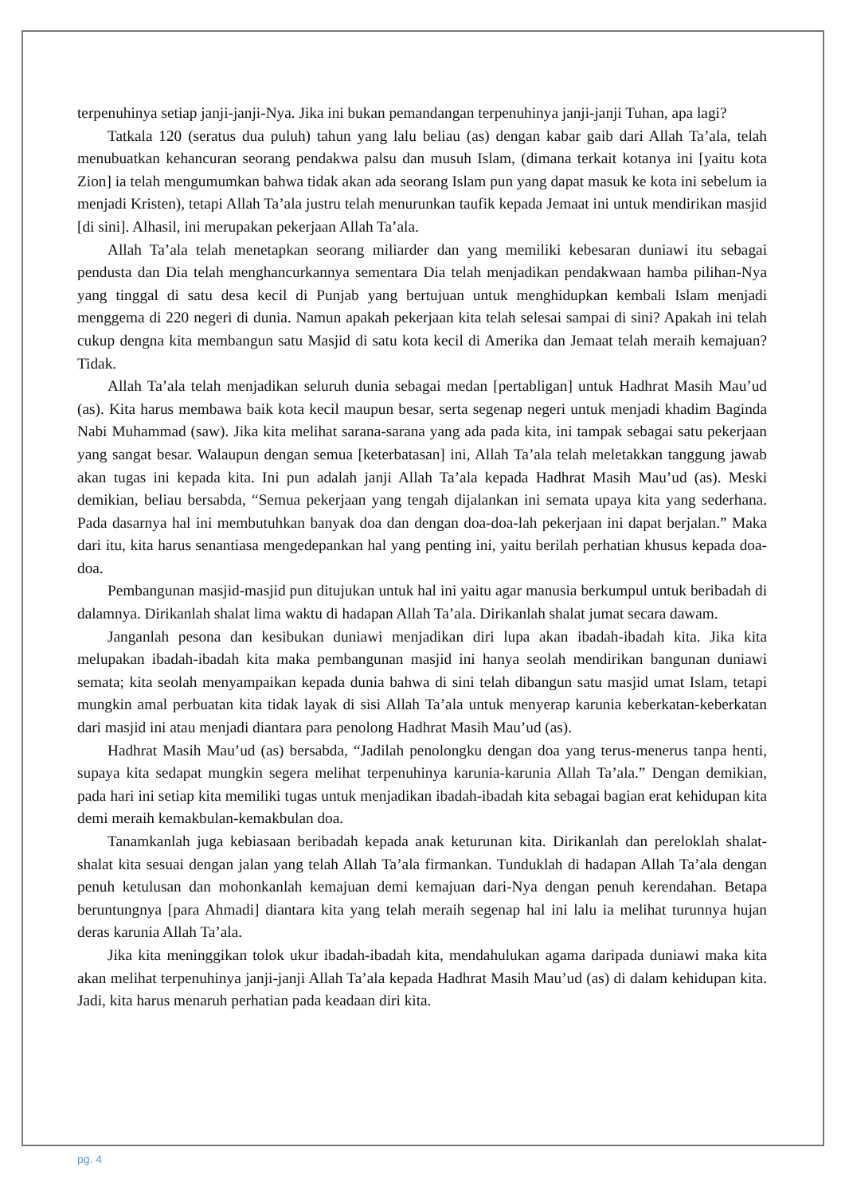terpenuhinya setiap janji-janji-Nya. Jika ini bukan pemandangan terpenuhinya janji-janji Tuhan, apa lagi?
Tatkala 120 (seratus dua puluh) tahun yang lalu beliau (as) dengan kabar gaib dari Allah Ta’ala, telah menubuatkan kehancuran seorang pendakwa palsu dan musuh Islam, (dimana terkait kotanya ini [yaitu kota Zion] ia telah mengumumkan bahwa tidak akan ada seorang Islam pun yang dapat masuk ke kota ini sebelum ia menjadi Kristen), tetapi Allah Ta’ala justru telah menurunkan taufik kepada Jemaat ini untuk mendirikan masjid [di sini]. Alhasil, ini merupakan pekerjaan Allah Ta’ala.
Allah Ta’ala telah menetapkan seorang miliarder dan yang memiliki kebesaran duniawi itu sebagai pendusta dan Dia telah menghancurkannya sementara Dia telah menjadikan pendakwaan hamba pilihan-Nya yang tinggal di satu desa kecil di Punjab yang bertujuan untuk menghidupkan kembali Islam menjadi menggema di 220 negeri di dunia. Namun apakah pekerjaan kita telah selesai sampai di sini? Apakah ini telah cukup dengna kita membangun satu Masjid di satu kota kecil di Amerika dan Jemaat telah meraih kemajuan? Tidak.
Allah Ta’ala telah menjadikan seluruh dunia sebagai medan [pertabligan] untuk Hadhrat Masih Mau’ud (as). Kita harus membawa baik kota kecil maupun besar, serta segenap negeri untuk menjadi khadim Baginda Nabi Muhammad (saw). Jika kita melihat sarana-sarana yang ada pada kita, ini tampak sebagai satu pekerjaan yang sangat besar. Walaupun dengan semua [keterbatasan] ini, Allah Ta’ala telah meletakkan tanggung jawab akan tugas ini kepada kita. Ini pun adalah janji Allah Ta’ala kepada Hadhrat Masih Mau’ud (as). Meski demikian, beliau bersabda, “Semua pekerjaan yang tengah dijalankan ini semata upaya kita yang sederhana. Pada dasarnya hal ini membutuhkan banyak doa dan dengan doa-doa-lah pekerjaan ini dapat berjalan.” Maka dari itu, kita harus senantiasa mengedepankan hal yang penting ini, yaitu berilah perhatian khusus kepada doa-doa.
Pembangunan masjid-masjid pun ditujukan untuk hal ini yaitu agar manusia berkumpul untuk beribadah di dalamnya. Dirikanlah shalat lima waktu di hadapan Allah Ta’ala. Dirikanlah shalat jumat secara dawam.
Janganlah pesona dan kesibukan duniawi menjadikan diri lupa akan ibadah-ibadah kita. Jika kita melupakan ibadah-ibadah kita maka pembangunan masjid ini hanya seolah mendirikan bangunan duniawi semata; kita seolah menyampaikan kepada dunia bahwa di sini telah dibangun satu masjid umat Islam, tetapi mungkin amal perbuatan kita tidak layak di sisi Allah Ta’ala untuk menyerap karunia keberkatan-keberkatan dari masjid ini atau menjadi diantara para penolong Hadhrat Masih Mau’ud (as).
Hadhrat Masih Mau’ud (as) bersabda, “Jadilah penolongku dengan doa yang terus-menerus tanpa henti, supaya kita sedapat mungkin segera melihat terpenuhinya karunia-karunia Allah Ta’ala.” Dengan demikian, pada hari ini setiap kita memiliki tugas untuk menjadikan ibadah-ibadah kita sebagai bagian erat kehidupan kita demi meraih kemakbulan-kemakbulan doa.
Tanamkanlah juga kebiasaan beribadah kepada anak keturunan kita. Dirikanlah dan pereloklah shalat-shalat kita sesuai dengan jalan yang telah Allah Ta’ala firmankan. Tunduklah di hadapan Allah Ta’ala dengan penuh ketulusan dan mohonkanlah kemajuan demi kemajuan dari-Nya dengan penuh kerendahan. Betapa beruntungnya [para Ahmadi] diantara kita yang telah meraih segenap hal ini lalu ia melihat turunnya hujan deras karunia Allah Ta’ala.
Jika kita meninggikan tolok ukur ibadah-ibadah kita, mendahulukan agama daripada duniawi maka kita akan melihat terpenuhinya janji-janji Allah Ta’ala kepada Hadhrat Masih Mau’ud (as) di dalam kehidupan kita. Jadi, kita harus menaruh perhatian pada keadaan diri kita.
pg. 4